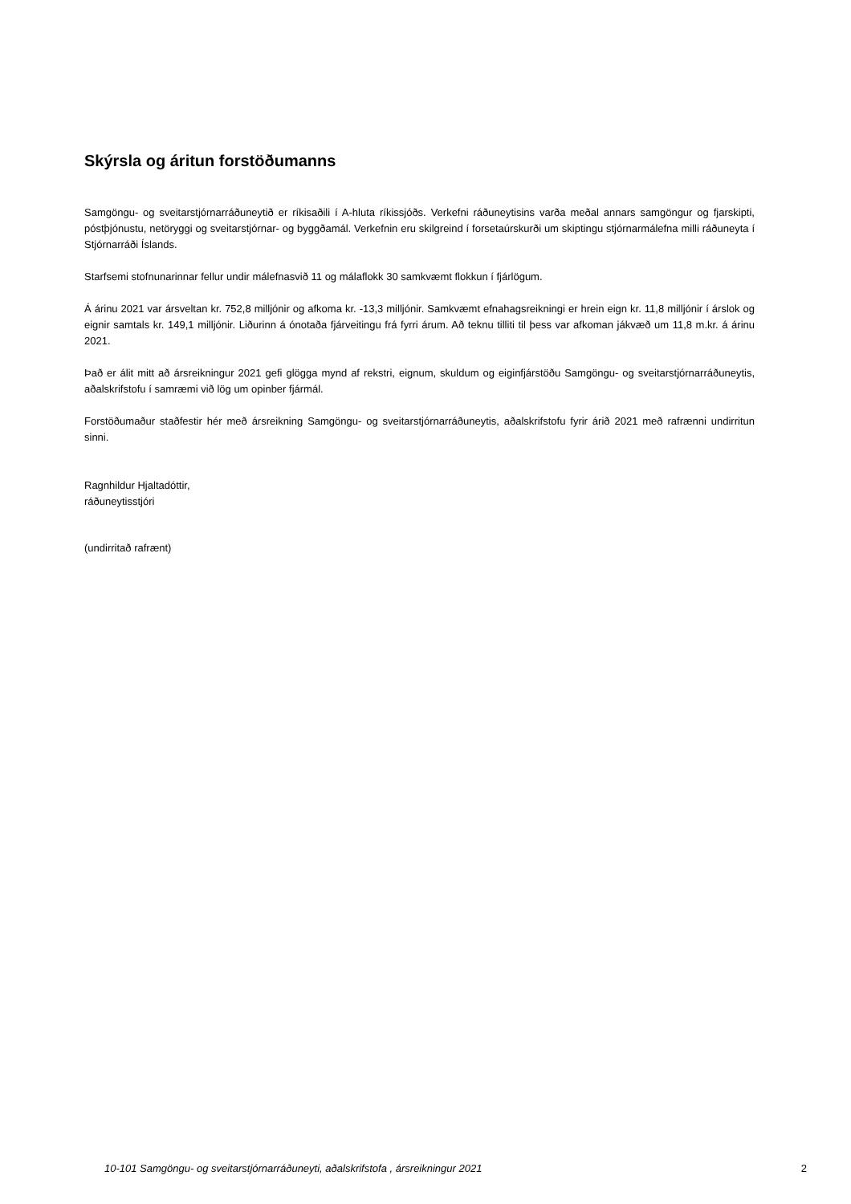Skýrsla og áritun forstöðumanns
Samgöngu- og sveitarstjórnarráðuneytið er ríkisaðili í A-hluta ríkissjóðs. Verkefni ráðuneytisins varða meðal annars samgöngur og fjarskipti, póstþjónustu, netöryggi og sveitarstjórnar- og byggðamál. Verkefnin eru skilgreind í forsetaúrskurði um skiptingu stjórnarmálefna milli ráðuneyta í Stjórnarráði Íslands.
Starfsemi stofnunarinnar fellur undir málefnasvið 11 og málaflokk 30 samkvæmt flokkun í fjárlögum.
Á árinu 2021 var ársveltan kr. 752,8 milljónir og afkoma kr. -13,3 milljónir. Samkvæmt efnahagsreikningi er hrein eign kr. 11,8 milljónir í árslok og eignir samtals kr. 149,1 milljónir. Liðurinn á ónotaða fjárveitingu frá fyrri árum. Að teknu tilliti til þess var afkoman jákvæð um 11,8 m.kr. á árinu 2021.
Það er álit mitt að ársreikningur 2021 gefi glögga mynd af rekstri, eignum, skuldum og eiginfjárstöðu Samgöngu- og sveitarstjórnarráðuneytis, aðalskrifstofu í samræmi við lög um opinber fjármál.
Forstöðumaður staðfestir hér með ársreikning Samgöngu- og sveitarstjórnarráðuneytis, aðalskrifstofu fyrir árið 2021 með rafrænni undirritun sinni.
Ragnhildur Hjaltadóttir,
ráðuneytisstjóri
(undirritað rafrænt)
10-101 Samgöngu- og sveitarstjórnarráðuneyti, aðalskrifstofa , ársreikningur 2021 2